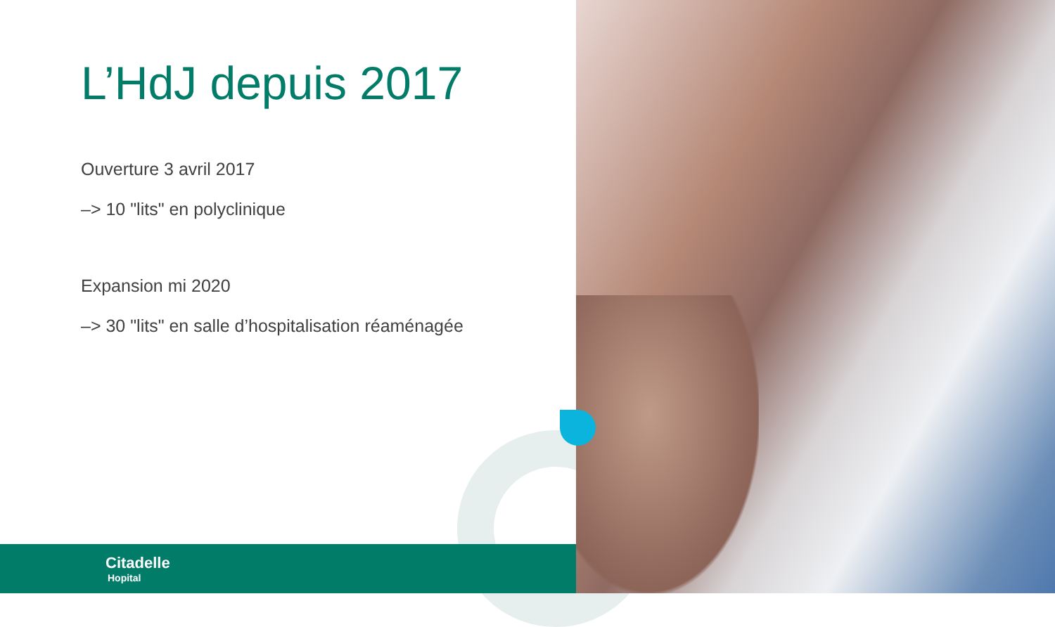L’HdJ depuis 2017
Ouverture 3 avril 2017
–> 10 "lits" en polyclinique
Expansion mi 2020
–> 30 "lits" en salle d’hospitalisation réaménagée
Citadelle
Hopital